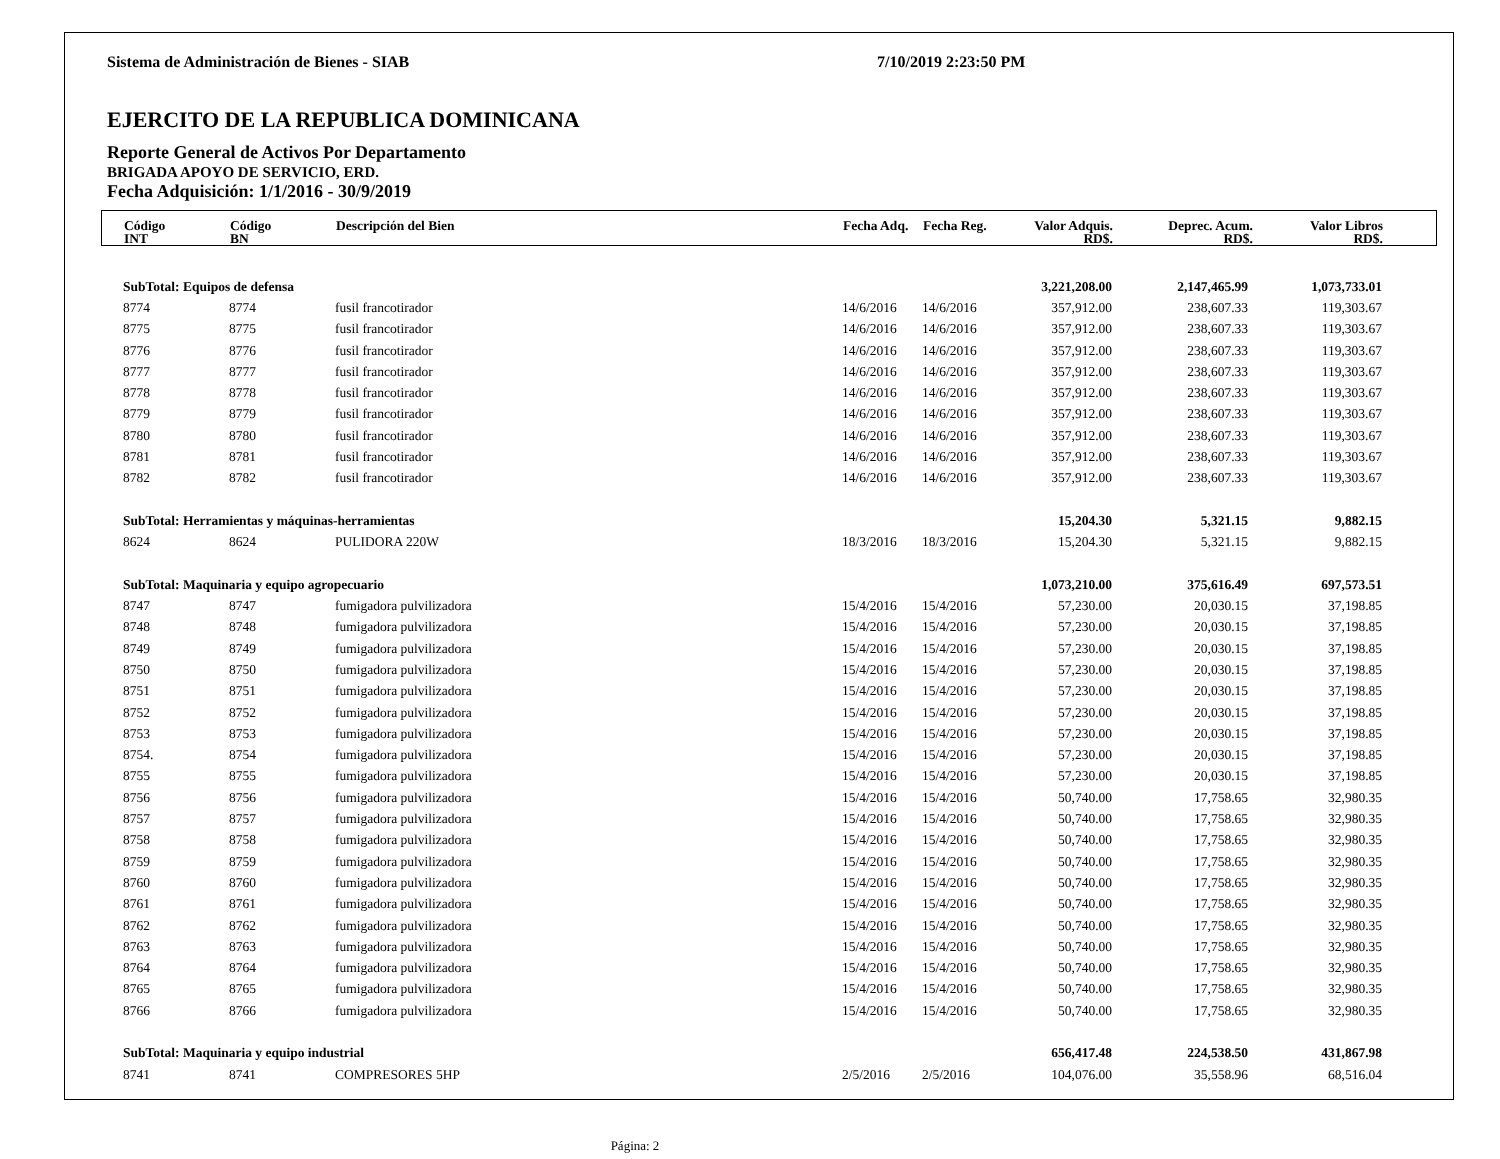Sistema de Administración de Bienes - SIAB 7/10/2019 2:23:50 PM
EJERCITO DE LA REPUBLICA DOMINICANA
Reporte General de Activos Por Departamento
BRIGADA APOYO DE SERVICIO, ERD.
Fecha Adquisición: 1/1/2016 - 30/9/2019
| | Código INT | Código BN | Descripción del Bien | Fecha Adq. | Fecha Reg. | Valor Adquis. RD$. | Deprec. Acum. RD$. | Valor Libros RD$. | |
| --- | --- | --- | --- | --- | --- | --- | --- | --- | --- |
| | SubTotal: Equipos de defensa | | | | | 3,221,208.00 | 2,147,465.99 | 1,073,733.01 |
| | 8774 | 8774 | fusil francotirador | 14/6/2016 | 14/6/2016 | 357,912.00 | 238,607.33 | 119,303.67 |
| | 8775 | 8775 | fusil francotirador | 14/6/2016 | 14/6/2016 | 357,912.00 | 238,607.33 | 119,303.67 |
| | 8776 | 8776 | fusil francotirador | 14/6/2016 | 14/6/2016 | 357,912.00 | 238,607.33 | 119,303.67 |
| | 8777 | 8777 | fusil francotirador | 14/6/2016 | 14/6/2016 | 357,912.00 | 238,607.33 | 119,303.67 |
| | 8778 | 8778 | fusil francotirador | 14/6/2016 | 14/6/2016 | 357,912.00 | 238,607.33 | 119,303.67 |
| | 8779 | 8779 | fusil francotirador | 14/6/2016 | 14/6/2016 | 357,912.00 | 238,607.33 | 119,303.67 |
| | 8780 | 8780 | fusil francotirador | 14/6/2016 | 14/6/2016 | 357,912.00 | 238,607.33 | 119,303.67 |
| | 8781 | 8781 | fusil francotirador | 14/6/2016 | 14/6/2016 | 357,912.00 | 238,607.33 | 119,303.67 |
| | 8782 | 8782 | fusil francotirador | 14/6/2016 | 14/6/2016 | 357,912.00 | 238,607.33 | 119,303.67 |
| | SubTotal: Herramientas y máquinas-herramientas | | | | | 15,204.30 | 5,321.15 | 9,882.15 |
| | 8624 | 8624 | PULIDORA 220W | 18/3/2016 | 18/3/2016 | 15,204.30 | 5,321.15 | 9,882.15 |
| | SubTotal: Maquinaria y equipo agropecuario | | | | | 1,073,210.00 | 375,616.49 | 697,573.51 |
| | 8747 | 8747 | fumigadora pulvilizadora | 15/4/2016 | 15/4/2016 | 57,230.00 | 20,030.15 | 37,198.85 |
| | 8748 | 8748 | fumigadora pulvilizadora | 15/4/2016 | 15/4/2016 | 57,230.00 | 20,030.15 | 37,198.85 |
| | 8749 | 8749 | fumigadora pulvilizadora | 15/4/2016 | 15/4/2016 | 57,230.00 | 20,030.15 | 37,198.85 |
| | 8750 | 8750 | fumigadora pulvilizadora | 15/4/2016 | 15/4/2016 | 57,230.00 | 20,030.15 | 37,198.85 |
| | 8751 | 8751 | fumigadora pulvilizadora | 15/4/2016 | 15/4/2016 | 57,230.00 | 20,030.15 | 37,198.85 |
| | 8752 | 8752 | fumigadora pulvilizadora | 15/4/2016 | 15/4/2016 | 57,230.00 | 20,030.15 | 37,198.85 |
| | 8753 | 8753 | fumigadora pulvilizadora | 15/4/2016 | 15/4/2016 | 57,230.00 | 20,030.15 | 37,198.85 |
| | 8754. | 8754 | fumigadora pulvilizadora | 15/4/2016 | 15/4/2016 | 57,230.00 | 20,030.15 | 37,198.85 |
| | 8755 | 8755 | fumigadora pulvilizadora | 15/4/2016 | 15/4/2016 | 57,230.00 | 20,030.15 | 37,198.85 |
| | 8756 | 8756 | fumigadora pulvilizadora | 15/4/2016 | 15/4/2016 | 50,740.00 | 17,758.65 | 32,980.35 |
| | 8757 | 8757 | fumigadora pulvilizadora | 15/4/2016 | 15/4/2016 | 50,740.00 | 17,758.65 | 32,980.35 |
| | 8758 | 8758 | fumigadora pulvilizadora | 15/4/2016 | 15/4/2016 | 50,740.00 | 17,758.65 | 32,980.35 |
| | 8759 | 8759 | fumigadora pulvilizadora | 15/4/2016 | 15/4/2016 | 50,740.00 | 17,758.65 | 32,980.35 |
| | 8760 | 8760 | fumigadora pulvilizadora | 15/4/2016 | 15/4/2016 | 50,740.00 | 17,758.65 | 32,980.35 |
| | 8761 | 8761 | fumigadora pulvilizadora | 15/4/2016 | 15/4/2016 | 50,740.00 | 17,758.65 | 32,980.35 |
| | 8762 | 8762 | fumigadora pulvilizadora | 15/4/2016 | 15/4/2016 | 50,740.00 | 17,758.65 | 32,980.35 |
| | 8763 | 8763 | fumigadora pulvilizadora | 15/4/2016 | 15/4/2016 | 50,740.00 | 17,758.65 | 32,980.35 |
| | 8764 | 8764 | fumigadora pulvilizadora | 15/4/2016 | 15/4/2016 | 50,740.00 | 17,758.65 | 32,980.35 |
| | 8765 | 8765 | fumigadora pulvilizadora | 15/4/2016 | 15/4/2016 | 50,740.00 | 17,758.65 | 32,980.35 |
| | 8766 | 8766 | fumigadora pulvilizadora | 15/4/2016 | 15/4/2016 | 50,740.00 | 17,758.65 | 32,980.35 |
| | SubTotal: Maquinaria y equipo industrial | | | | | 656,417.48 | 224,538.50 | 431,867.98 |
| | 8741 | 8741 | COMPRESORES 5HP | 2/5/2016 | 2/5/2016 | 104,076.00 | 35,558.96 | 68,516.04 |
Página: 2